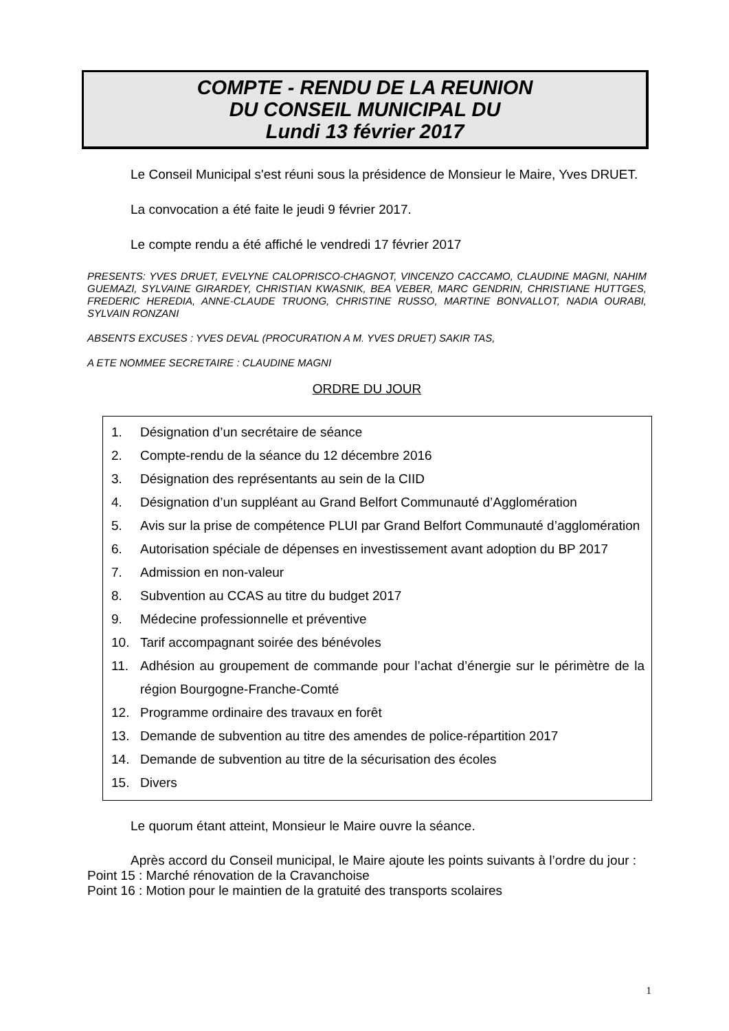COMPTE - RENDU DE LA REUNION
DU CONSEIL MUNICIPAL DU
Lundi 13 février 2017
Le Conseil Municipal s'est réuni sous la présidence de Monsieur le Maire, Yves DRUET.
La convocation a été faite le jeudi 9 février 2017.
Le compte rendu a été affiché le vendredi 17 février 2017
PRESENTS: YVES DRUET, EVELYNE CALOPRISCO-CHAGNOT, VINCENZO CACCAMO, CLAUDINE MAGNI, NAHIM GUEMAZI, SYLVAINE GIRARDEY, CHRISTIAN KWASNIK, BEA VEBER, MARC GENDRIN, CHRISTIANE HUTTGES, FREDERIC HEREDIA, ANNE-CLAUDE TRUONG, CHRISTINE RUSSO, MARTINE BONVALLOT, NADIA OURABI, SYLVAIN RONZANI
ABSENTS EXCUSES : YVES DEVAL (PROCURATION A M. YVES DRUET) SAKIR TAS,
A ETE NOMMEE SECRETAIRE : CLAUDINE MAGNI
ORDRE DU JOUR
1. Désignation d’un secrétaire de séance
2. Compte-rendu de la séance du 12 décembre 2016
3. Désignation des représentants au sein de la CIID
4. Désignation d’un suppléant au Grand Belfort Communauté d’Agglomération
5. Avis sur la prise de compétence PLUI par Grand Belfort Communauté d’agglomération
6. Autorisation spéciale de dépenses en investissement avant adoption du BP 2017
7. Admission en non-valeur
8. Subvention au CCAS au titre du budget 2017
9. Médecine professionnelle et préventive
10. Tarif accompagnant soirée des bénévoles
11. Adhésion au groupement de commande pour l’achat d’énergie sur le périmètre de la région Bourgogne-Franche-Comté
12. Programme ordinaire des travaux en forêt
13. Demande de subvention au titre des amendes de police-répartition 2017
14. Demande de subvention au titre de la sécurisation des écoles
15. Divers
Le quorum étant atteint, Monsieur le Maire ouvre la séance.
Après accord du Conseil municipal, le Maire ajoute les points suivants à l’ordre du jour :
Point 15 : Marché rénovation de la Cravanchoise
Point 16 : Motion pour le maintien de la gratuité des transports scolaires
1